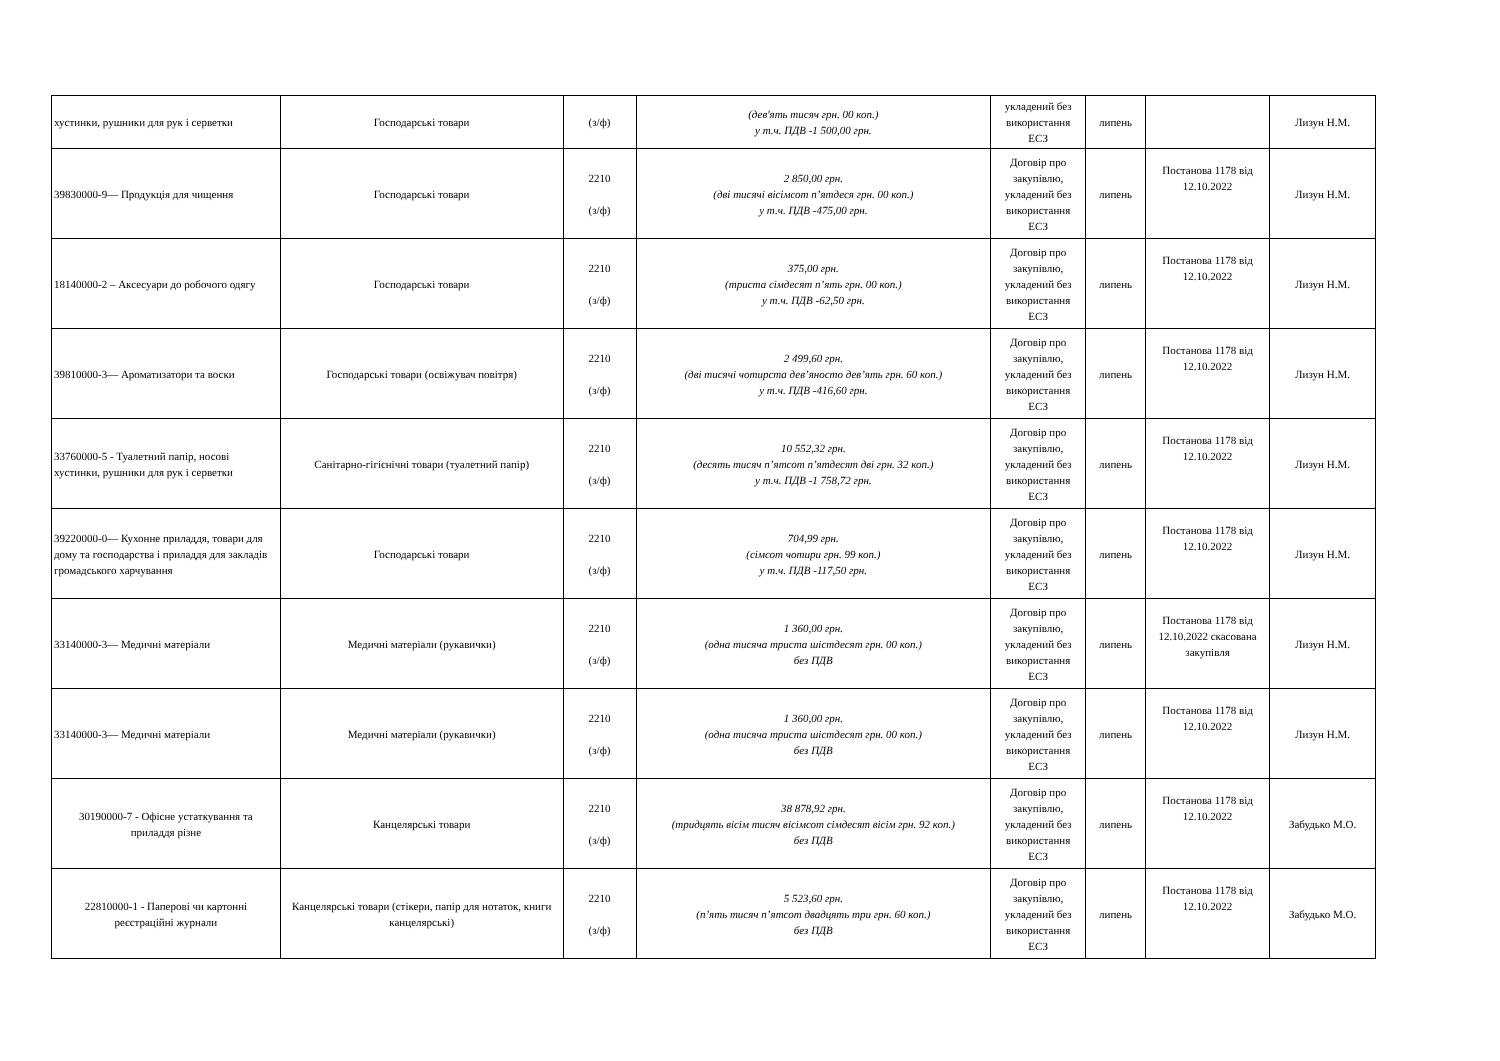| хустинки, рушники для рук і серветки | Господарські товари | (з/ф) | (дев'ять тисяч грн. 00 коп.) у т.ч. ПДВ -1 500,00 грн. | укладений без використання ЕСЗ | липень | | Лизун Н.М. |
| 39830000-9— Продукція для чищення | Господарські товари | 2210 (з/ф) | 2 850,00 грн. (дві тисячі вісімсот п’ятдеся грн. 00 коп.) у т.ч. ПДВ -475,00 грн. | Договір про закупівлю, укладений без використання ЕСЗ | липень | Постанова 1178 від 12.10.2022 | Лизун Н.М. |
| 18140000-2 – Аксесуари до робочого одягу | Господарські товари | 2210 (з/ф) | 375,00 грн. (триста сімдесят п’ять грн. 00 коп.) у т.ч. ПДВ -62,50 грн. | Договір про закупівлю, укладений без використання ЕСЗ | липень | Постанова 1178 від 12.10.2022 | Лизун Н.М. |
| 39810000-3— Ароматизатори та воски | Господарські товари (освіжувач повітря) | 2210 (з/ф) | 2 499,60 грн. (дві тисячі чотирста дев’яносто дев’ять грн. 60 коп.) у т.ч. ПДВ -416,60 грн. | Договір про закупівлю, укладений без використання ЕСЗ | липень | Постанова 1178 від 12.10.2022 | Лизун Н.М. |
| 33760000-5 - Туалетний папір, носові хустинки, рушники для рук і серветки | Санітарно-гігієнічні товари (туалетний папір) | 2210 (з/ф) | 10 552,32 грн. (десять тисяч п’ятсот п’ятдесят дві грн. 32 коп.) у т.ч. ПДВ -1 758,72 грн. | Договір про закупівлю, укладений без використання ЕСЗ | липень | Постанова 1178 від 12.10.2022 | Лизун Н.М. |
| 39220000-0— Кухонне приладдя, товари для дому та господарства і приладдя для закладів громадського харчування | Господарські товари | 2210 (з/ф) | 704,99 грн. (сімсот чотири грн. 99 коп.) у т.ч. ПДВ -117,50 грн. | Договір про закупівлю, укладений без використання ЕСЗ | липень | Постанова 1178 від 12.10.2022 | Лизун Н.М. |
| 33140000-3— Медичні матеріали | Медичні матеріали (рукавички) | 2210 (з/ф) | 1 360,00 грн. (одна тисяча триста шістдесят грн. 00 коп.) без ПДВ | Договір про закупівлю, укладений без використання ЕСЗ | липень | Постанова 1178 від 12.10.2022 скасована закупівля | Лизун Н.М. |
| 33140000-3— Медичні матеріали | Медичні матеріали (рукавички) | 2210 (з/ф) | 1 360,00 грн. (одна тисяча триста шістдесят грн. 00 коп.) без ПДВ | Договір про закупівлю, укладений без використання ЕСЗ | липень | Постанова 1178 від 12.10.2022 | Лизун Н.М. |
| 30190000-7 - Офісне устаткування та приладдя різне | Канцелярські товари | 2210 (з/ф) | 38 878,92 грн. (тридцять вісім тисяч вісімсот сімдесят вісім грн. 92 коп.) без ПДВ | Договір про закупівлю, укладений без використання ЕСЗ | липень | Постанова 1178 від 12.10.2022 | Забудько М.О. |
| 22810000-1 - Паперові чи картонні реєстраційні журнали | Канцелярські товари (стікери, папір для нотаток, книги канцелярські) | 2210 (з/ф) | 5 523,60 грн. (п’ять тисяч п’ятсот двадцять три грн. 60 коп.) без ПДВ | Договір про закупівлю, укладений без використання ЕСЗ | липень | Постанова 1178 від 12.10.2022 | Забудько М.О. |